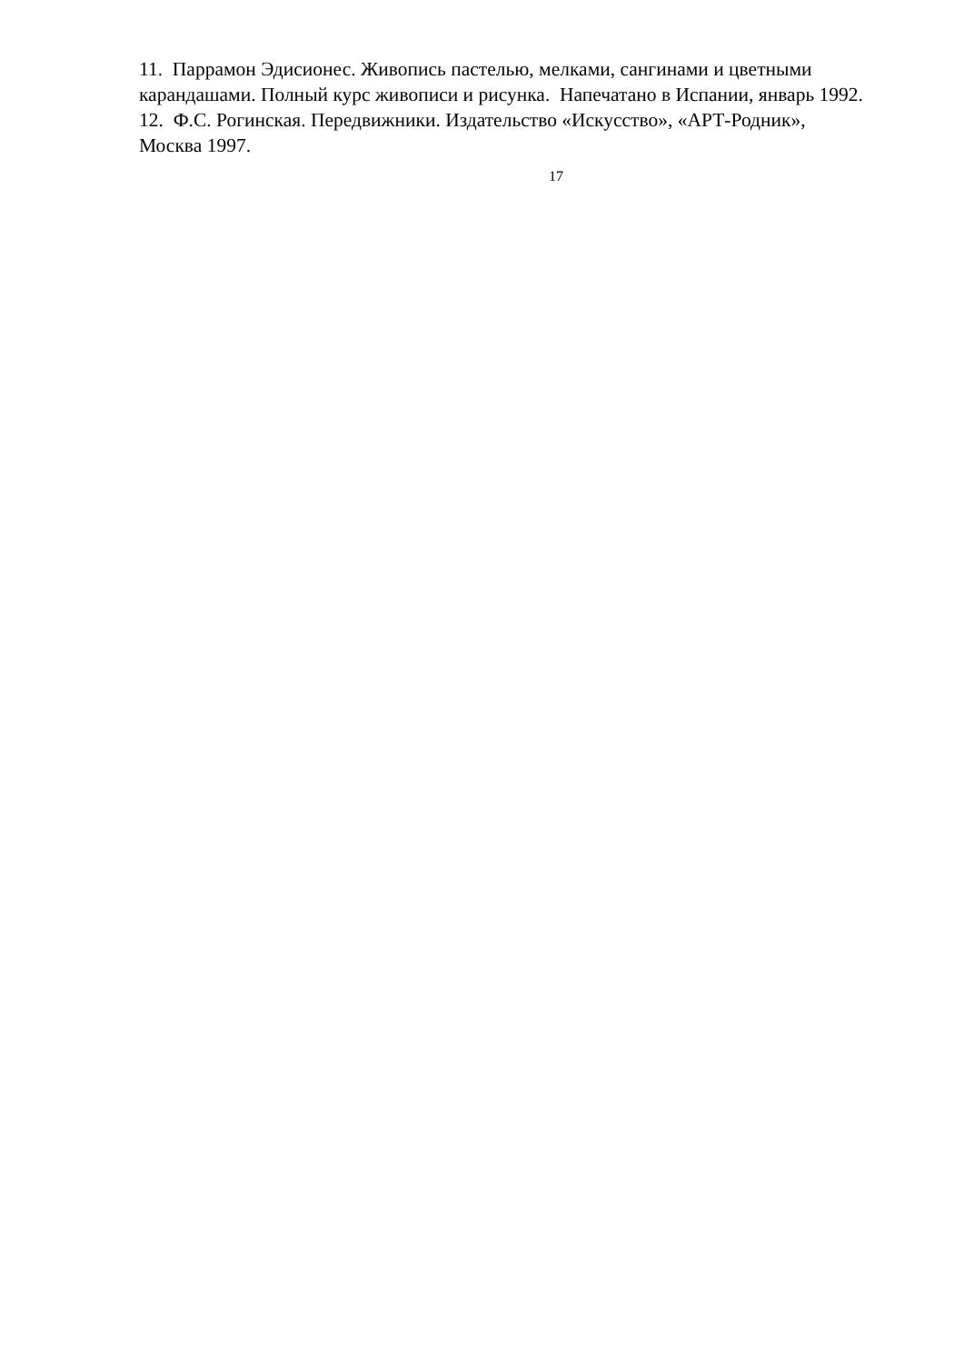11. Паррамон Эдисионес. Живопись пастелью, мелками, сангинами и цветными карандашами. Полный курс живописи и рисунка. Напечатано в Испании, январь 1992.
12. Ф.С. Рогинская. Передвижники. Издательство «Искусство», «АРТ-Родник», Москва 1997.
17